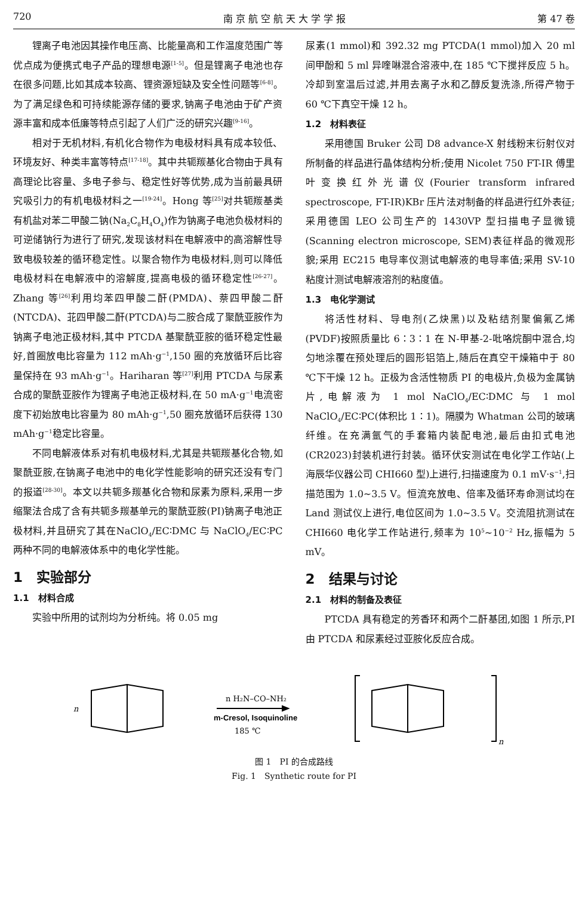720 南 京 航 空 航 天 大 学 学 报 第 47 卷
锂离子电池因其操作电压高、比能量高和工作温度范围广等优点成为便携式电子产品的理想电源<sup>[1-5]</sup>。但是锂离子电池也存在很多问题,比如其成本较高、锂资源短缺及安全性问题等<sup>[6-8]</sup>。为了满足绿色和可持续能源存储的要求,钠离子电池由于矿产资源丰富和成本低廉等特点引起了人们广泛的研究兴趣<sup>[9-16]</sup>。
相对于无机材料,有机化合物作为电极材料具有成本较低、环境友好、种类丰富等特点<sup>[17-18]</sup>。其中共轭羰基化合物由于具有高理论比容量、多电子参与、稳定性好等优势,成为当前最具研究吸引力的有机电极材料之一<sup>[19-24]</sup>。Hong 等<sup>[25]</sup>对共轭羰基类有机盐对苯二甲酸二钠(Na<sub>2</sub>C<sub>8</sub>H<sub>4</sub>O<sub>4</sub>)作为钠离子电池负极材料的可逆储钠行为进行了研究,发现该材料在电解液中的高溶解性导致电极较差的循环稳定性。以聚合物作为电极材料,则可以降低电极材料在电解液中的溶解度,提高电极的循环稳定性<sup>[26-27]</sup>。Zhang 等<sup>[26]</sup>利用均苯四甲酸二酐(PMDA)、萘四甲酸二酐(NTCDA)、苝四甲酸二酐(PTCDA)与二胺合成了聚酰亚胺作为钠离子电池正极材料,其中 PTCDA 基聚酰亚胺的循环稳定性最好,首圈放电比容量为 112 mAh·g<sup>−1</sup>,150 圈的充放循环后比容量保持在 93 mAh·g<sup>−1</sup>。Hariharan 等<sup>[27]</sup>利用 PTCDA 与尿素合成的聚酰亚胺作为锂离子电池正极材料,在 50 mA·g<sup>−1</sup>电流密度下初始放电比容量为 80 mAh·g<sup>−1</sup>,50 圈充放循环后获得 130 mAh·g<sup>−1</sup>稳定比容量。
不同电解液体系对有机电极材料,尤其是共轭羰基化合物,如聚酰亚胺,在钠离子电池中的电化学性能影响的研究还没有专门的报道<sup>[28-30]</sup>。本文以共轭多羰基化合物和尿素为原料,采用一步缩聚法合成了含有共轭多羰基单元的聚酰亚胺(PI)钠离子电池正极材料,并且研究了其在NaClO<sub>4</sub>/EC∶DMC 与 NaClO<sub>4</sub>/EC∶PC 两种不同的电解液体系中的电化学性能。
1　实验部分
1.1　材料合成
实验中所用的试剂均为分析纯。将 0.05 mg
尿素(1 mmol)和 392.32 mg PTCDA(1 mmol)加入 20 ml 间甲酚和 5 ml 异喹啉混合溶液中,在 185 ℃下搅拌反应 5 h。冷却到室温后过滤,并用去离子水和乙醇反复洗涤,所得产物于 60 ℃下真空干燥 12 h。
1.2　材料表征
采用德国 Bruker 公司 D8 advance-X 射线粉末衍射仪对所制备的样品进行晶体结构分析;使用 Nicolet 750 FT-IR 傅里叶变换红外光谱仪(Fourier transform infrared spectroscope, FT-IR)KBr 压片法对制备的样品进行红外表征;采用德国 LEO 公司生产的 1430VP 型扫描电子显微镜(Scanning electron microscope, SEM)表征样品的微观形貌;采用 EC215 电导率仪测试电解液的电导率值;采用 SV-10 粘度计测试电解液溶剂的粘度值。
1.3　电化学测试
将活性材料、导电剂(乙炔黑)以及粘结剂聚偏氟乙烯(PVDF)按照质量比 6∶3∶1 在 N-甲基-2-吡咯烷酮中混合,均匀地涂覆在预处理后的圆形铝箔上,随后在真空干燥箱中于 80 ℃下干燥 12 h。正极为含活性物质 PI 的电极片,负极为金属钠片,电解液为 1 mol NaClO<sub>4</sub>/EC∶DMC 与 1 mol NaClO<sub>4</sub>/EC∶PC(体积比 1∶1)。隔膜为 Whatman 公司的玻璃纤维。在充满氩气的手套箱内装配电池,最后由扣式电池(CR2023)封装机进行封装。循环伏安测试在电化学工作站(上海辰华仪器公司 CHI660 型)上进行,扫描速度为 0.1 mV·s<sup>−1</sup>,扫描范围为 1.0~3.5 V。恒流充放电、倍率及循环寿命测试均在 Land 测试仪上进行,电位区间为 1.0~3.5 V。交流阻抗测试在 CHI660 电化学工作站进行,频率为 10<sup>5</sup>~10<sup>−2</sup> Hz,振幅为 5 mV。
2　结果与讨论
2.1　材料的制备及表征
PTCDA 具有稳定的芳香环和两个二酐基团,如图 1 所示,PI 由 PTCDA 和尿素经过亚胺化反应合成。
n
n H₂N–CO–NH₂
m-Cresol, Isoquinoline
185 ℃
n
图 1　PI 的合成路线
Fig. 1　Synthetic route for PI